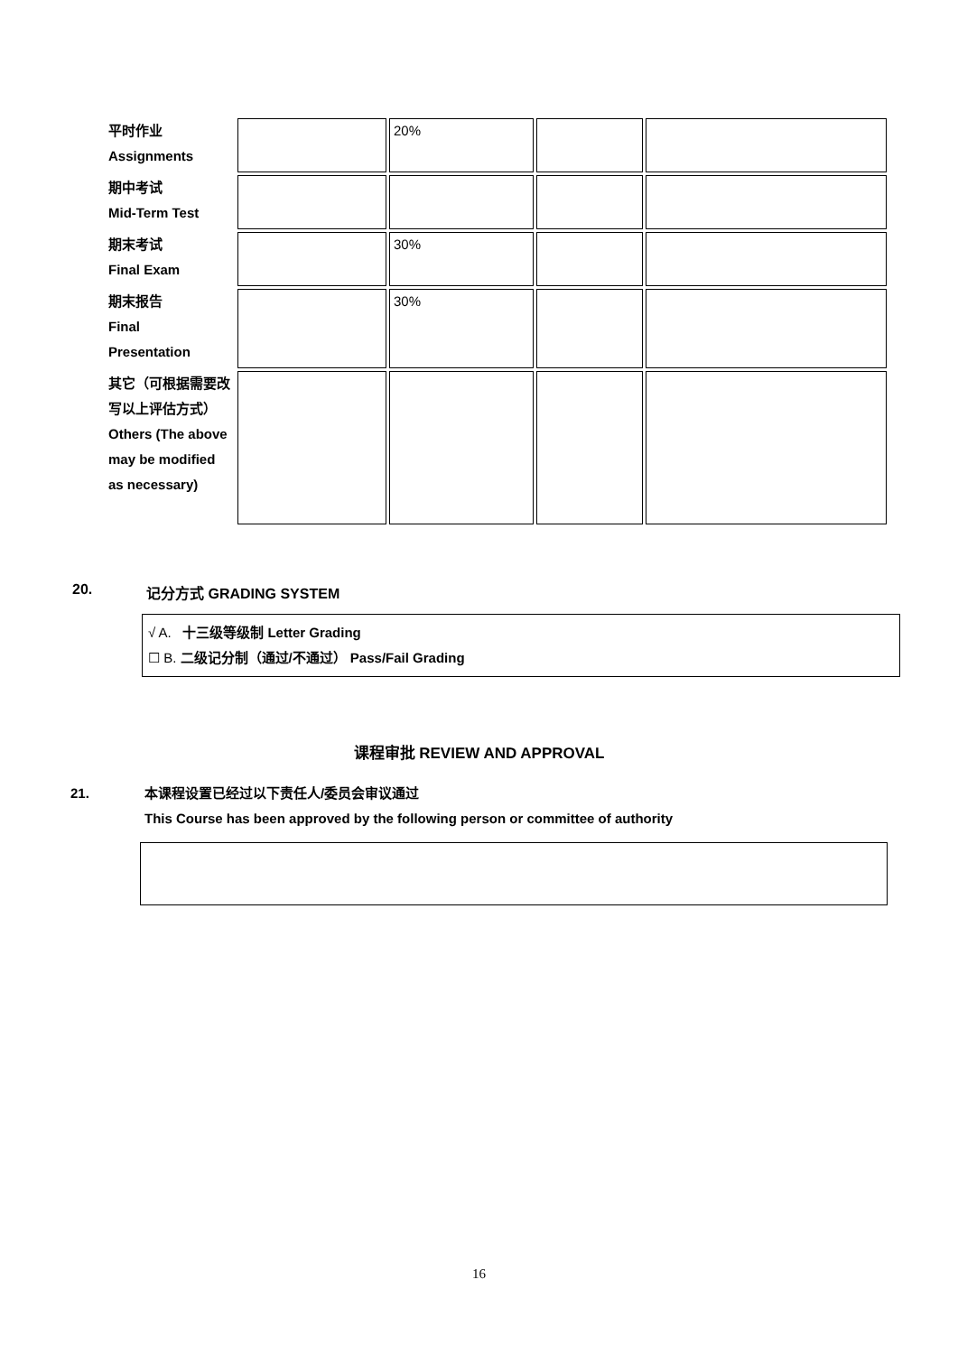| 平时作业 Assignments | | 20% | | |
| 期中考试 Mid-Term Test | | | | |
| 期末考试 Final Exam | | 30% | | |
| 期末报告 Final Presentation | | 30% | | |
| 其它（可根据需要改写以上评估方式）Others (The above may be modified as necessary) | | | | |
20. 记分方式 GRADING SYSTEM
√ A. 十三级等级制 Letter Grading
☐ B. 二级记分制（通过/不通过） Pass/Fail Grading
课程审批 REVIEW AND APPROVAL
21. 本课程设置已经过以下责任人/委员会审议通过
This Course has been approved by the following person or committee of authority
16